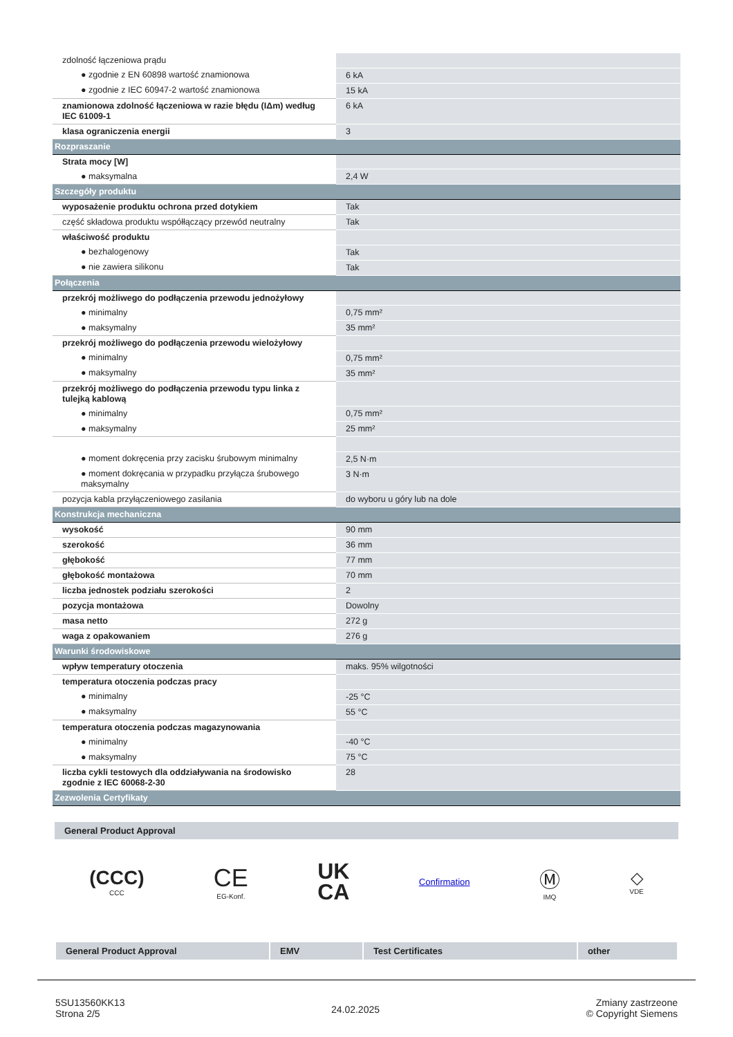| zdolność łączeniowa prądu | |
| ● zgodnie z EN 60898 wartość znamionowa | 6 kA |
| ● zgodnie z IEC 60947-2 wartość znamionowa | 15 kA |
| znamionowa zdolność łączeniowa w razie błędu (IΔm) według IEC 61009-1 | 6 kA |
| klasa ograniczenia energii | 3 |
| Rozpraszanie | |
| Strata mocy [W] | |
| ● maksymalna | 2,4 W |
| Szczegóły produktu | |
| wyposażenie produktu ochrona przed dotykiem | Tak |
| część składowa produktu współłączący przewód neutralny | Tak |
| właściwość produktu | |
| ● bezhalogenowy | Tak |
| ● nie zawiera silikonu | Tak |
| Połączenia | |
| przekrój możliwego do podłączenia przewodu jednożyłowy | |
| ● minimalny | 0,75 mm² |
| ● maksymalny | 35 mm² |
| przekrój możliwego do podłączenia przewodu wielożyłowy | |
| ● minimalny | 0,75 mm² |
| ● maksymalny | 35 mm² |
| przekrój możliwego do podłączenia przewodu typu linka z tulejką kablową | |
| ● minimalny | 0,75 mm² |
| ● maksymalny | 25 mm² |
| ● moment dokręcenia przy zacisku śrubowym minimalny | 2,5 N·m |
| ● moment dokręcania w przypadku przyłącza śrubowego maksymalny | 3 N·m |
| pozycja kabla przyłączeniowego zasilania | do wyboru u góry lub na dole |
| Konstrukcja mechaniczna | |
| wysokość | 90 mm |
| szerokość | 36 mm |
| głębokość | 77 mm |
| głębokość montażowa | 70 mm |
| liczba jednostek podziału szerokości | 2 |
| pozycja montażowa | Dowolny |
| masa netto | 272 g |
| waga z opakowaniem | 276 g |
| Warunki środowiskowe | |
| wpływ temperatury otoczenia | maks. 95% wilgotności |
| temperatura otoczenia podczas pracy | |
| ● minimalny | -25 °C |
| ● maksymalny | 55 °C |
| temperatura otoczenia podczas magazynowania | |
| ● minimalny | -40 °C |
| ● maksymalny | 75 °C |
| liczba cykli testowych dla oddziaływania na środowisko zgodnie z IEC 60068-2-30 | 28 |
| Zezwolenia Certyfikaty | |
General Product Approval
(CCC)
CCC
CE
EG-Konf.
UK
CA
Confirmation
Ⓜ
IMQ
◇
VDE
| General Product Approval | EMV | Test Certificates | other |
5SU13560KK13
Strona 2/5
24.02.2025
Zmiany zastrzeone
© Copyright Siemens